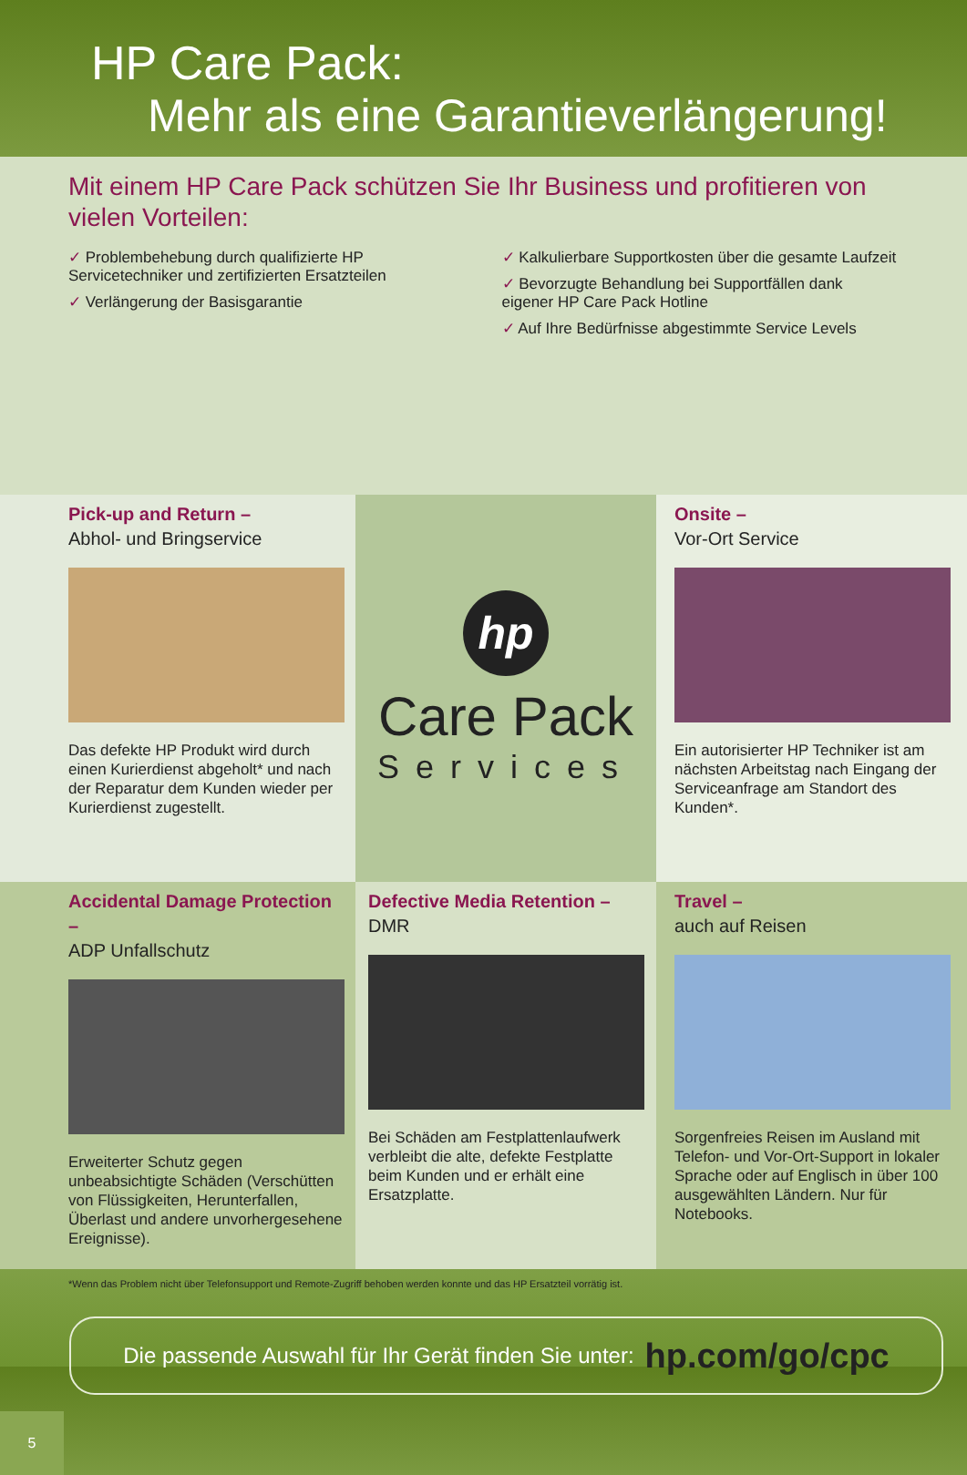HP Care Pack:
Mehr als eine Garantieverlängerung!
Mit einem HP Care Pack schützen Sie Ihr Business und profitieren von vielen Vorteilen:
✓ Problembehebung durch qualifizierte HP Servicetechniker und zertifizierten Ersatzteilen
✓ Verlängerung der Basisgarantie
✓ Kalkulierbare Supportkosten über die gesamte Laufzeit
✓ Bevorzugte Behandlung bei Supportfällen dank eigener HP Care Pack Hotline
✓ Auf Ihre Bedürfnisse abgestimmte Service Levels
Pick-up and Return –
Abhol- und Bringservice
Das defekte HP Produkt wird durch einen Kurierdienst abgeholt* und nach der Reparatur dem Kunden wieder per Kurierdienst zugestellt.
hp
Care Pack
Services
Onsite –
Vor-Ort Service
Ein autorisierter HP Techniker ist am nächsten Arbeitstag nach Eingang der Serviceanfrage am Standort des Kunden*.
Accidental Damage Protection –
ADP Unfallschutz
Erweiterter Schutz gegen unbeabsichtigte Schäden (Verschütten von Flüssigkeiten, Herunterfallen, Überlast und andere unvorhergesehene Ereignisse).
Defective Media Retention –
DMR
Bei Schäden am Festplattenlaufwerk verbleibt die alte, defekte Festplatte beim Kunden und er erhält eine Ersatzplatte.
Travel –
auch auf Reisen
Sorgenfreies Reisen im Ausland mit Telefon- und Vor-Ort-Support in lokaler Sprache oder auf Englisch in über 100 ausgewählten Ländern. Nur für Notebooks.
*Wenn das Problem nicht über Telefonsupport und Remote-Zugriff behoben werden konnte und das HP Ersatzteil vorrätig ist.
Die passende Auswahl für Ihr Gerät finden Sie unter: hp.com/go/cpc
5